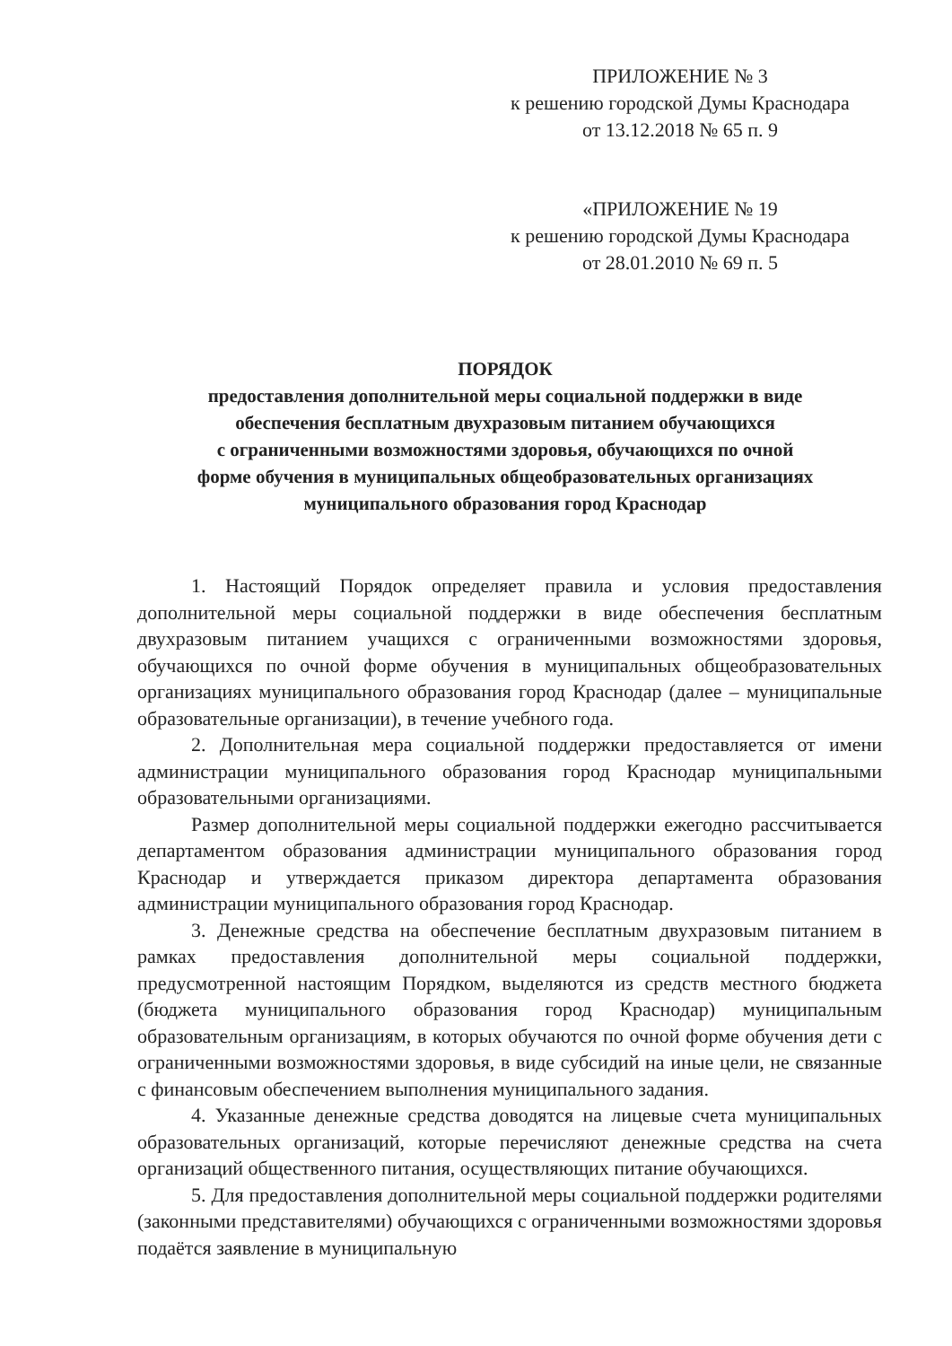ПРИЛОЖЕНИЕ № 3
к решению городской Думы Краснодара
от 13.12.2018 № 65 п. 9
«ПРИЛОЖЕНИЕ № 19
к решению городской Думы Краснодара
от 28.01.2010 № 69 п. 5
ПОРЯДОК
предоставления дополнительной меры социальной поддержки в виде
обеспечения бесплатным двухразовым питанием обучающихся
с ограниченными возможностями здоровья, обучающихся по очной
форме обучения в муниципальных общеобразовательных организациях
муниципального образования город Краснодар
1. Настоящий Порядок определяет правила и условия предоставления дополнительной меры социальной поддержки в виде обеспечения бесплатным двухразовым питанием учащихся с ограниченными возможностями здоровья, обучающихся по очной форме обучения в муниципальных общеобразовательных организациях муниципального образования город Краснодар (далее – муниципальные образовательные организации), в течение учебного года.
2. Дополнительная мера социальной поддержки предоставляется от имени администрации муниципального образования город Краснодар муниципальными образовательными организациями.
Размер дополнительной меры социальной поддержки ежегодно рассчитывается департаментом образования администрации муниципального образования город Краснодар и утверждается приказом директора департамента образования администрации муниципального образования город Краснодар.
3. Денежные средства на обеспечение бесплатным двухразовым питанием в рамках предоставления дополнительной меры социальной поддержки, предусмотренной настоящим Порядком, выделяются из средств местного бюджета (бюджета муниципального образования город Краснодар) муниципальным образовательным организациям, в которых обучаются по очной форме обучения дети с ограниченными возможностями здоровья, в виде субсидий на иные цели, не связанные с финансовым обеспечением выполнения муниципального задания.
4. Указанные денежные средства доводятся на лицевые счета муниципальных образовательных организаций, которые перечисляют денежные средства на счета организаций общественного питания, осуществляющих питание обучающихся.
5. Для предоставления дополнительной меры социальной поддержки родителями (законными представителями) обучающихся с ограниченными возможностями здоровья подаётся заявление в муниципальную